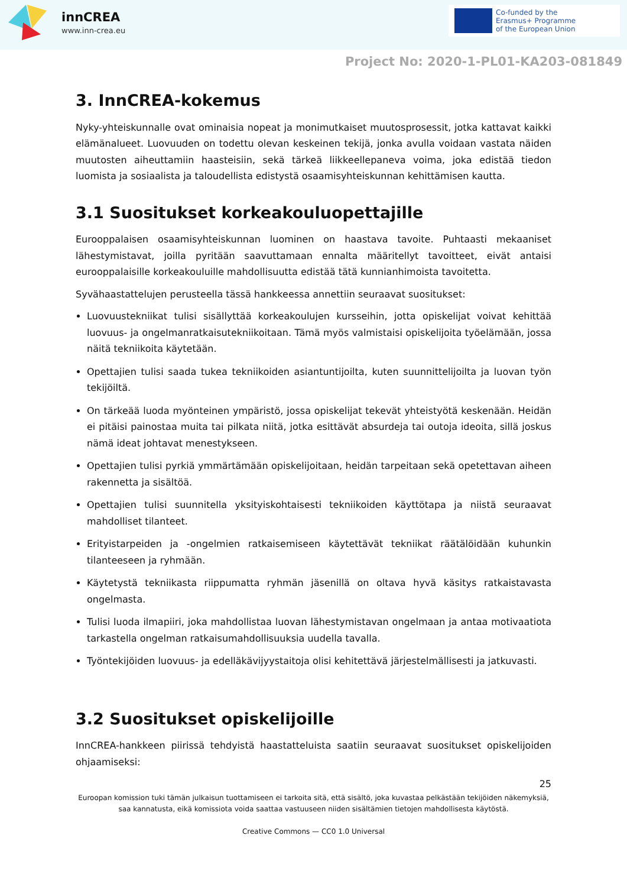innCREA
www.inn-crea.eu
Co-funded by the
Erasmus+ Programme
of the European Union
Project No: 2020-1-PL01-KA203-081849
3. InnCREA-kokemus
Nyky-yhteiskunnalle ovat ominaisia nopeat ja monimutkaiset muutosprosessit, jotka kattavat kaikki elämänalueet. Luovuuden on todettu olevan keskeinen tekijä, jonka avulla voidaan vastata näiden muutosten aiheuttamiin haasteisiin, sekä tärkeä liikkeellepaneva voima, joka edistää tiedon luomista ja sosiaalista ja taloudellista edistystä osaamisyhteiskunnan kehittämisen kautta.
3.1 Suositukset korkeakouluopettajille
Eurooppalaisen osaamisyhteiskunnan luominen on haastava tavoite. Puhtaasti mekaaniset lähestymistavat, joilla pyritään saavuttamaan ennalta määritellyt tavoitteet, eivät antaisi eurooppalaisille korkeakouluille mahdollisuutta edistää tätä kunnianhimoista tavoitetta.
Syvähaastattelujen perusteella tässä hankkeessa annettiin seuraavat suositukset:
Luovuustekniikat tulisi sisällyttää korkeakoulujen kursseihin, jotta opiskelijat voivat kehittää luovuus- ja ongelmanratkaisutekniikoitaan. Tämä myös valmistaisi opiskelijoita työelämään, jossa näitä tekniikoita käytetään.
Opettajien tulisi saada tukea tekniikoiden asiantuntijoilta, kuten suunnittelijoilta ja luovan työn tekijöiltä.
On tärkeää luoda myönteinen ympäristö, jossa opiskelijat tekevät yhteistyötä keskenään. Heidän ei pitäisi painostaa muita tai pilkata niitä, jotka esittävät absurdeja tai outoja ideoita, sillä joskus nämä ideat johtavat menestykseen.
Opettajien tulisi pyrkiä ymmärtämään opiskelijoitaan, heidän tarpeitaan sekä opetettavan aiheen rakennetta ja sisältöä.
Opettajien tulisi suunnitella yksityiskohtaisesti tekniikoiden käyttötapa ja niistä seuraavat mahdolliset tilanteet.
Erityistarpeiden ja -ongelmien ratkaisemiseen käytettävät tekniikat räätälöidään kuhunkin tilanteeseen ja ryhmään.
Käytetystä tekniikasta riippumatta ryhmän jäsenillä on oltava hyvä käsitys ratkaistavasta ongelmasta.
Tulisi luoda ilmapiiri, joka mahdollistaa luovan lähestymistavan ongelmaan ja antaa motivaatiota tarkastella ongelman ratkaisumahdollisuuksia uudella tavalla.
Työntekijöiden luovuus- ja edelläkävijyystaitoja olisi kehitettävä järjestelmällisesti ja jatkuvasti.
3.2 Suositukset opiskelijoille
InnCREA-hankkeen piirissä tehdyistä haastatteluista saatiin seuraavat suositukset opiskelijoiden ohjaamiseksi:
25
Euroopan komission tuki tämän julkaisun tuottamiseen ei tarkoita sitä, että sisältö, joka kuvastaa pelkästään tekijöiden näkemyksiä, saa kannatusta, eikä komissiota voida saattaa vastuuseen niiden sisältämien tietojen mahdollisesta käytöstä.
Creative Commons — CC0 1.0 Universal